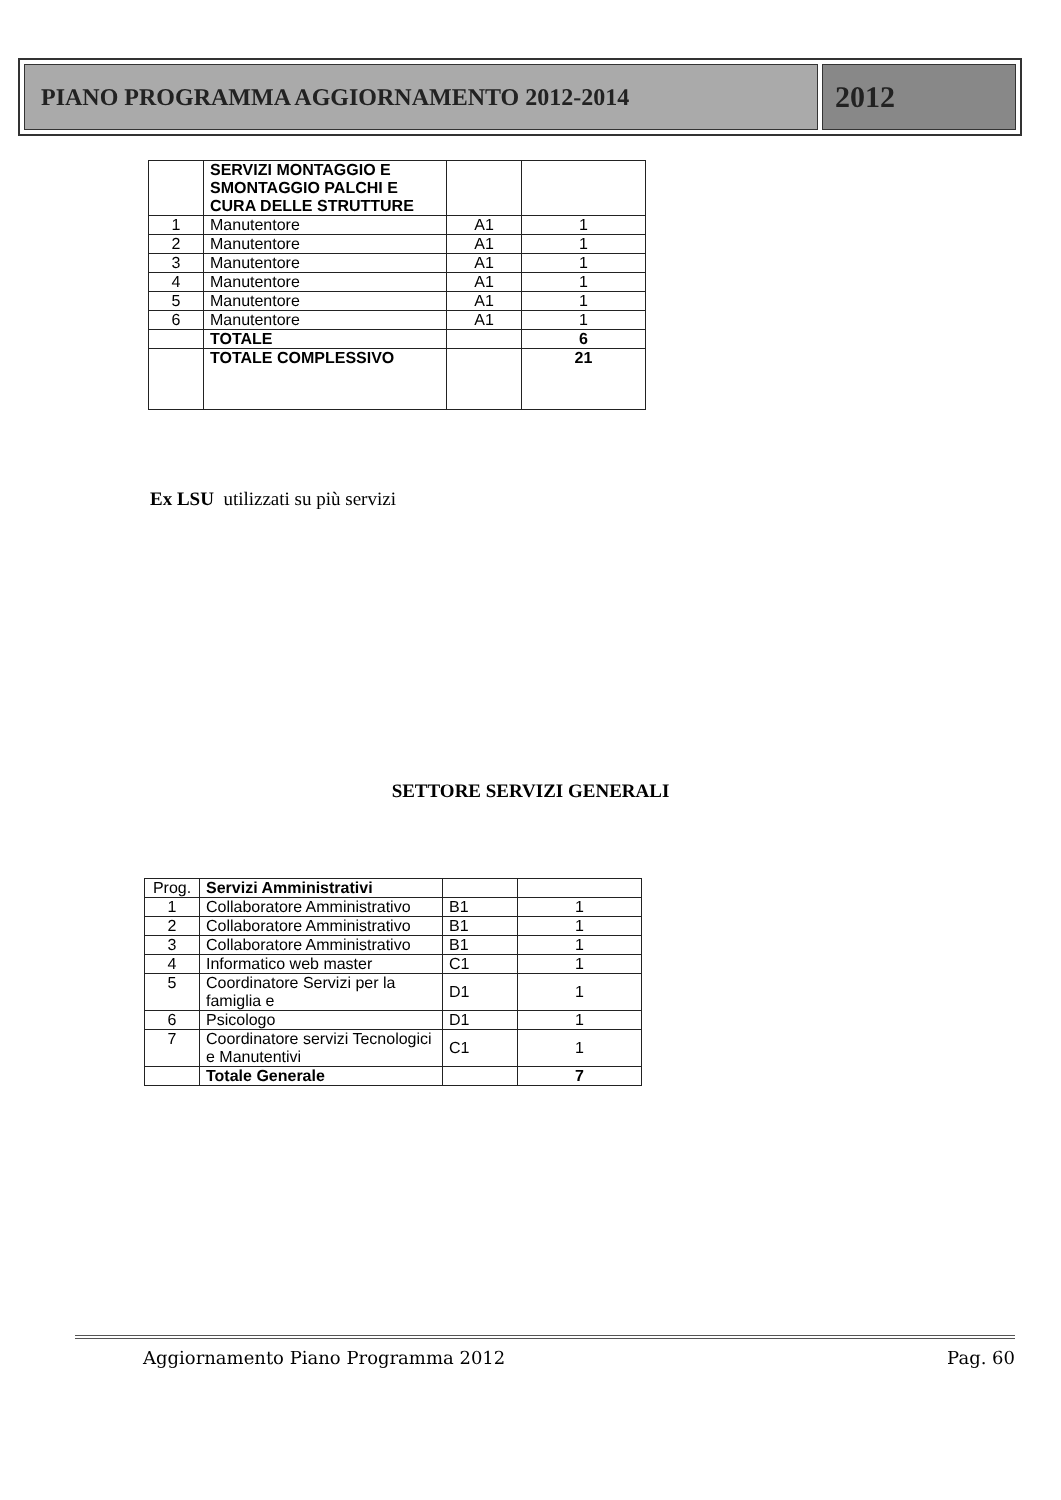PIANO PROGRAMMA AGGIORNAMENTO 2012-2014
2012
| | SERVIZI MONTAGGIO E SMONTAGGIO PALCHI E CURA DELLE STRUTTURE | | |
| 1 | Manutentore | A1 | 1 |
| 2 | Manutentore | A1 | 1 |
| 3 | Manutentore | A1 | 1 |
| 4 | Manutentore | A1 | 1 |
| 5 | Manutentore | A1 | 1 |
| 6 | Manutentore | A1 | 1 |
| | TOTALE | | 6 |
| | TOTALE COMPLESSIVO | | 21 |
Ex LSU utilizzati su più servizi
SETTORE SERVIZI GENERALI
| Prog. | Servizi Amministrativi | | |
| 1 | Collaboratore Amministrativo | B1 | 1 |
| 2 | Collaboratore Amministrativo | B1 | 1 |
| 3 | Collaboratore Amministrativo | B1 | 1 |
| 4 | Informatico web master | C1 | 1 |
| 5 | Coordinatore Servizi per la famiglia e | D1 | 1 |
| 6 | Psicologo | D1 | 1 |
| 7 | Coordinatore servizi Tecnologici e Manutentivi | C1 | 1 |
| | Totale Generale | | 7 |
Aggiornamento Piano Programma 2012 Pag. 60